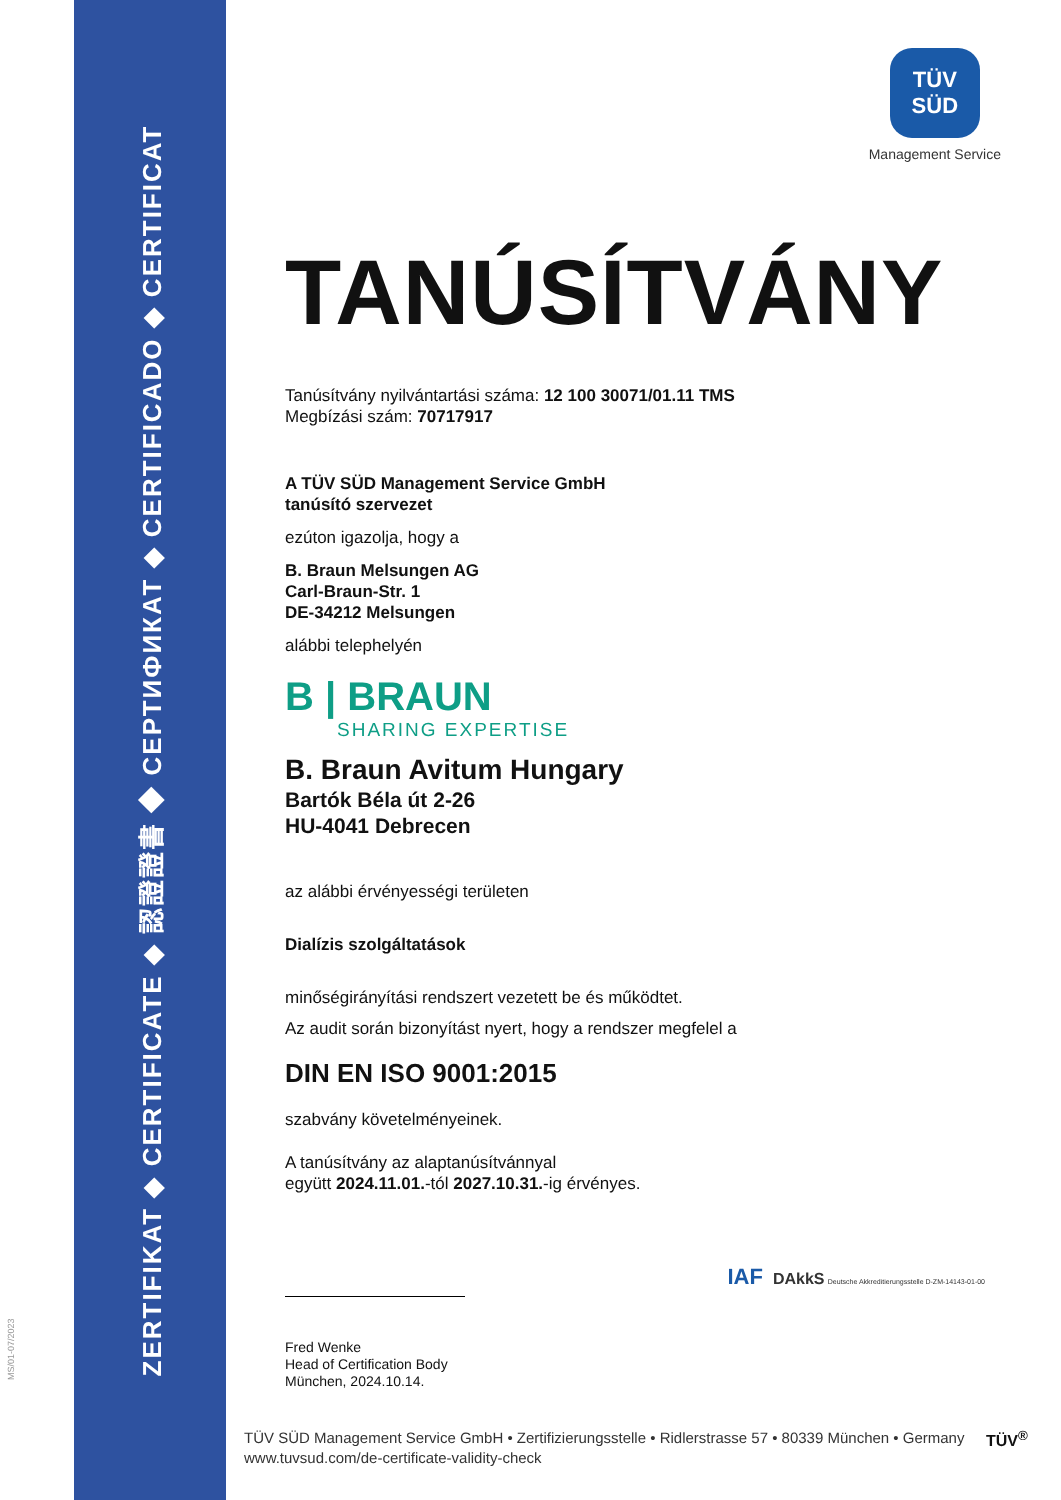ZERTIFIKAT ◆ CERTIFICATE ◆ 認證證書 ◆ СЕРТИФИКАТ ◆ CERTIFICADO ◆ CERTIFICAT
MS/01-07/2023
TÜV
SÜD
Management Service
TANÚSÍTVÁNY
Tanúsítvány nyilvántartási száma: 12 100 30071/01.11 TMS
Megbízási szám: 70717917
A TÜV SÜD Management Service GmbH
tanúsító szervezet
ezúton igazolja, hogy a
B. Braun Melsungen AG
Carl-Braun-Str. 1
DE-34212 Melsungen
alábbi telephelyén
B | BRAUN
SHARING EXPERTISE
B. Braun Avitum Hungary
Bartók Béla út 2-26
HU-4041 Debrecen
az alábbi érvényességi területen
Dialízis szolgáltatások
minőségirányítási rendszert vezetett be és működtet.
Az audit során bizonyítást nyert, hogy a rendszer megfelel a
DIN EN ISO 9001:2015
szabvány követelményeinek.
A tanúsítvány az alaptanúsítvánnyal
együtt 2024.11.01.-tól 2027.10.31.-ig érvényes.
IAF DAkkS Deutsche Akkreditierungsstelle D-ZM-14143-01-00
Fred Wenke
Head of Certification Body
München, 2024.10.14.
TÜV SÜD Management Service GmbH • Zertifizierungsstelle • Ridlerstrasse 57 • 80339 München • Germany
www.tuvsud.com/de-certificate-validity-check
TÜV<sup>®</sup>